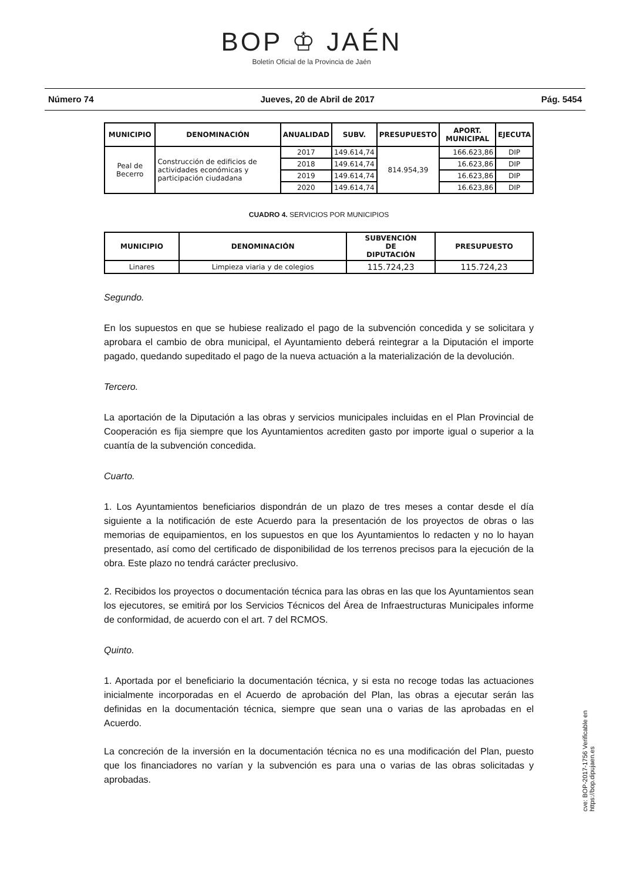BOP ♔ JAÉN
Boletín Oficial de la Provincia de Jaén
Número 74 Jueves, 20 de Abril de 2017 Pág. 5454
| MUNICIPIO | DENOMINACIÓN | ANUALIDAD | SUBV. | PRESUPUESTO | APORT. MUNICIPAL | EJECUTA |
| --- | --- | --- | --- | --- | --- | --- |
| Peal de Becerro | Construcción de edificios de actividades económicas y participación ciudadana | 2017 | 149.614,74 | 814.954,39 | 166.623,86 | DIP |
| | | 2018 | 149.614,74 | | 16.623,86 | DIP |
| | | 2019 | 149.614,74 | | 16.623,86 | DIP |
| | | 2020 | 149.614,74 | | 16.623,86 | DIP |
CUADRO 4. SERVICIOS POR MUNICIPIOS
| MUNICIPIO | DENOMINACIÓN | SUBVENCIÓN DE DIPUTACIÓN | PRESUPUESTO |
| --- | --- | --- | --- |
| Linares | Limpieza viaria y de colegios | 115.724,23 | 115.724,23 |
Segundo.
En los supuestos en que se hubiese realizado el pago de la subvención concedida y se solicitara y aprobara el cambio de obra municipal, el Ayuntamiento deberá reintegrar a la Diputación el importe pagado, quedando supeditado el pago de la nueva actuación a la materialización de la devolución.
Tercero.
La aportación de la Diputación a las obras y servicios municipales incluidas en el Plan Provincial de Cooperación es fija siempre que los Ayuntamientos acrediten gasto por importe igual o superior a la cuantía de la subvención concedida.
Cuarto.
1. Los Ayuntamientos beneficiarios dispondrán de un plazo de tres meses a contar desde el día siguiente a la notificación de este Acuerdo para la presentación de los proyectos de obras o las memorias de equipamientos, en los supuestos en que los Ayuntamientos lo redacten y no lo hayan presentado, así como del certificado de disponibilidad de los terrenos precisos para la ejecución de la obra. Este plazo no tendrá carácter preclusivo.
2. Recibidos los proyectos o documentación técnica para las obras en las que los Ayuntamientos sean los ejecutores, se emitirá por los Servicios Técnicos del Área de Infraestructuras Municipales informe de conformidad, de acuerdo con el art. 7 del RCMOS.
Quinto.
1. Aportada por el beneficiario la documentación técnica, y si esta no recoge todas las actuaciones inicialmente incorporadas en el Acuerdo de aprobación del Plan, las obras a ejecutar serán las definidas en la documentación técnica, siempre que sean una o varias de las aprobadas en el Acuerdo.
La concreción de la inversión en la documentación técnica no es una modificación del Plan, puesto que los financiadores no varían y la subvención es para una o varias de las obras solicitadas y aprobadas.
cve: BOP-2017-1756 Verificable en https://bop.dipujaen.es